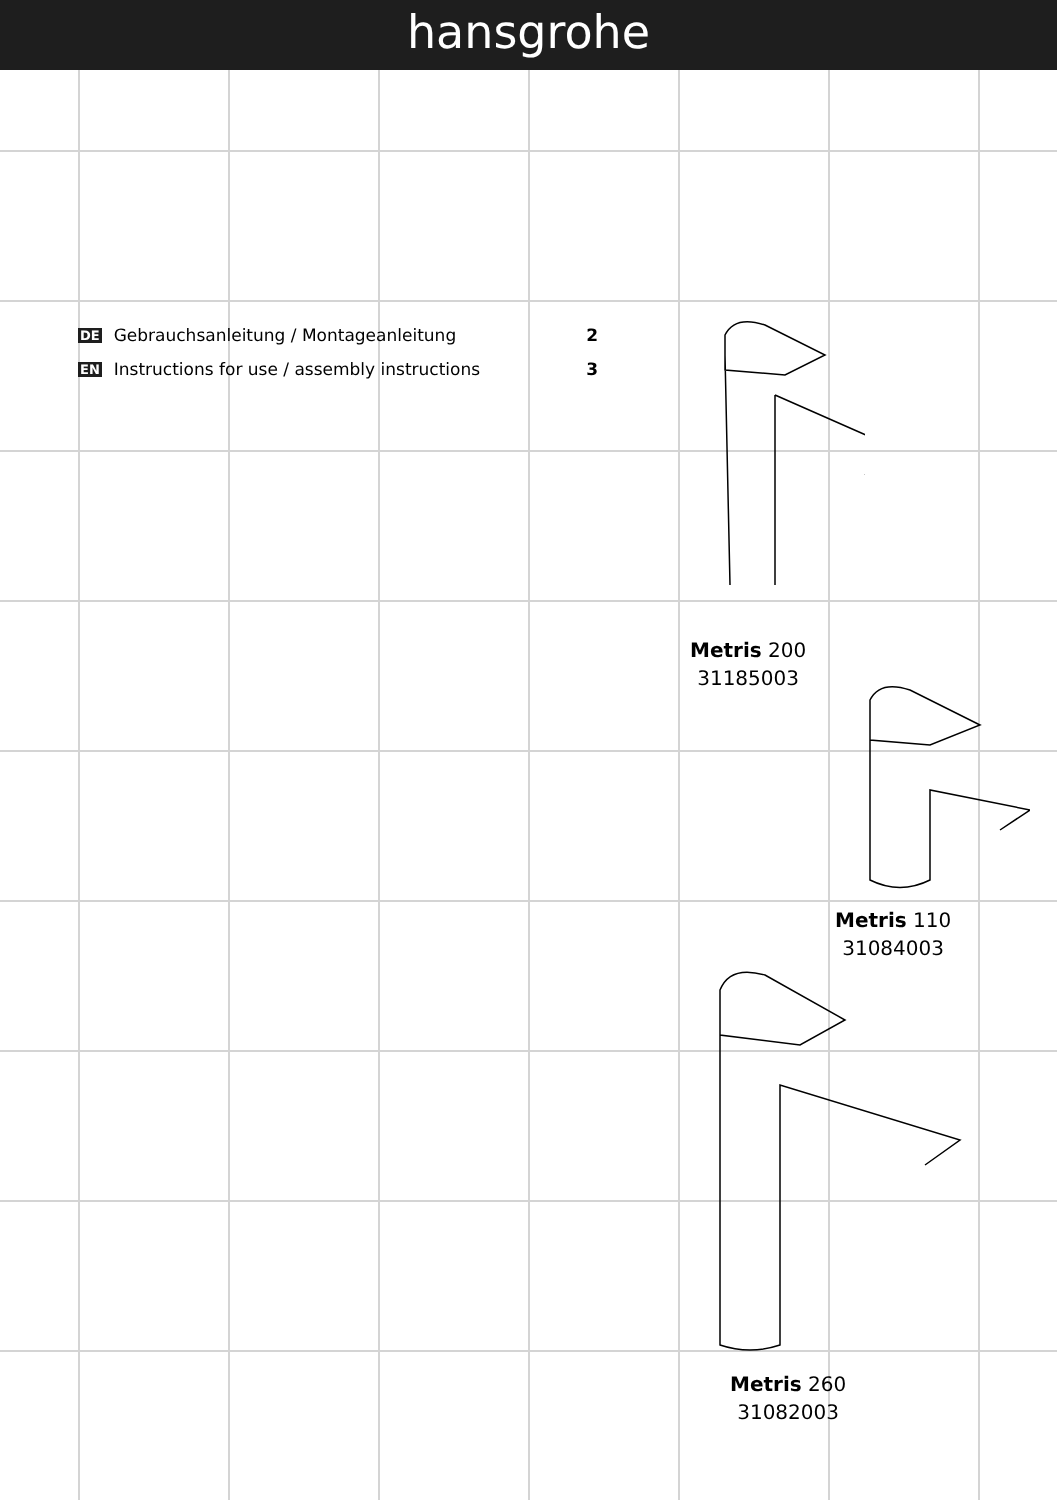hansgrohe
DE Gebrauchsanleitung / Montageanleitung 2
EN Instructions for use / assembly instructions 3
Metris 200
31185003
Metris 110
31084003
Metris 260
31082003